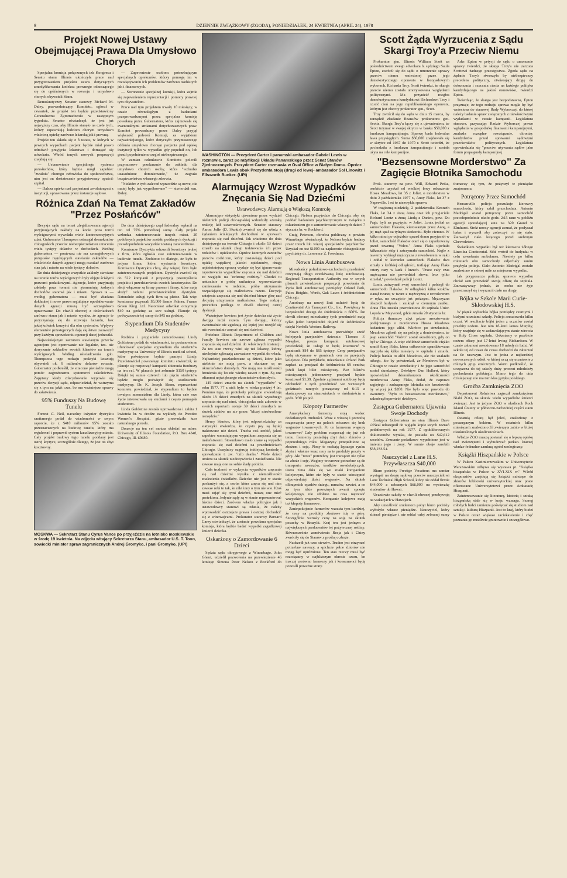8 DZIENNIK ZWIĄZKOWY (ZGODA), PONIEDZIAŁEK, 24 KWIETNIA (APRIL 24), 1978
Projekt Nowej Ustawy Obejmującej Prawa Dla Umysłowo Chorych
Specjalna komisja połączonych izb Kongresu i Senatu stanu Illinois ukończyła prace nad przygotowaniem projektu ustaw dotyczących zmodyfikowania kodeksu prawnego odnoszącego się do opóźnionych w rozwoju i umysłowo chorych obywateli Stanu.
Demokratyczny Senator stanowy Richard M. Daley, przewodniczący Komitetu, ogłosił w czwartek, że projekt ten będzie przedstawiony Generalnemu Zgromadzeniu w następnym tygodniu. Senator oświadczył, że jest już najwyższy czas, aby Illinois stanęło na czele tych, którzy zapewniają ludziom chorym umysłowo właściwą opiekę zarówno lekarską jak i prawną.
Projekt ten składa się z 8 ustaw, w których w pewnych wypadkach pacjent będzie miał prawo odmówić przyjęcia lekarstwa i domagać się adwokata. Wśród innych nowych propozycji znajdują się:
— Ustanowienie specjalnego systemu przesłuchów, który będzie mógł zapobiec "zwalniu" chorego człowieka do społeczeństwa, nim jest on dostatecznie przygotowany opuścić szpital.
— Dalsza opieka nad pacjentami zwolnionymi z instytucji, sprawowana przez instancje sądowe.
— Zapewnienie osobom potrzebującym specjalnych opiekunów, którzy pomogą im w rozwiązywaniu ich problemów zarówno osobistych jak i finansowych.
— Stworzenie specjalnej komisji, która zajmie się zapewnieniem reprezentacji i pomocy prawnej tym obywatelom.
Prace nad tym projektem trwały 10 miesięcy, w czasie równoległym z badaniami przeprowadzanymi przez specjalna komisją powołaną przez Gubernatora, która zajmowała się ewentualnymi zmianami dotychczasowych praw. Komitet prowadzony przez Daley przyjął większość poleceń Komisji, za wyjątkiem najważniejszego, które dotyczyło przymusowego oddania umysłowo chorego pacjenta pod opiekę instytucji tylko w wypadku gdy popełnił on, lub groził popełnieniem czegoś niebezpiecznego.
W zamian członkowie Komitetu polecili przymusowe przekazanie do zakładu dla umysłowo chorych osoby, która "wzbudza uzasadnione domniemanie," że zagraża bezpieczeństwu własnego zdrowia.
"Niektóre z tych zaleceń wprawdzie są nowe, nie mniej były już wypróbowane" — stwierdził sen. Daley.
Różnica Zdań Na Temat Zakładów "Przez Posłańców"
Decyzja sądu na temat zlegalizowania agencji przyjmujących zakłady na konie poza tormi wyścigowymi wywołała wiele kontrowersyjnych zdań. Gubernator Thompson ostrzegał demokratów chicagoskich przeciw niebezpieczeństwu utracenia wielu tysięcy dolarów w dochodach. Według gubernatora — ponieważ nie ma szczegółowych przepisów regulujących stawianie zakładów — właściciele danych agencji mogą oszukać zarówno stan jak i miasto na wiele tysięcy dolarów.
Do dnia dzisiejszego wszystkie zakłady stawiane na terenie torów wyścigowych były objęte ścisłymi prawami podatkowymi. Agencje, które przyjmują zakłady poza torami nie gwarantują żadnych dochodów stanowi jak i miastu. Sprawa ta — według gubernatora — musi być zbadana dokładnej i nowe prawa regulujące opodatkowanie danych agencji muszą być szczegółowo opracowane. Do chwili obecnej z doświadczeń zarówno stanu jak i miasta wynika, że agencje te przyczyniają się do rozwoju hazardu, bez jakiejkolwiek korzyści dla obu systemów. Wpływy elementów przestępczych dają się łatwo zauważyć przy każdym sprawdzeniu operacji danej jednostki.
Najważniejszym zarzutem stawianym przeciw agencjom jest operowanie nie legalnie, tzn. nie doręczanie zakładów swoich klientów na torach wyścigowych. Według oświadczenia gub. Thompsona tego rodzaju praktyki kosztują obywateli ok. 8 milionów dolarów rocznie. Gubernator podkreślił, że stracone pieniądze mogą pomóc zagrożonemu systemowi szkolnictwa. Zapytany kiedy zdecydowanie wypowie się przeciw decyzji sądu, odpowiedział, że wstrzyma się z tym na jakiś czas, bo ma ważniejsze sprawy do załatwienia.
95% Funduszy Na Budowę Tunelu
Forrest C. Neil, naczelny inżynier dystryktu sanitarnego podał do wiadomości w swym raporcie, że z $410 milionów 95% zostało przeznaczonych na budowę tunelu, który ma regulować i poprawić system kanalizacyjny miasta. Cały projekt budowy tego tunelu poddany jest ostrej krytyce, szczególnie dlatego, że jest on zbyt kosztowny.
Do dnia dzisiejszego rząd federalny wpłacił na ten cel 75% potrzebnej sumy. Cały projekt wzbudza zainteresowanie innych miast. 20 podobnych projektów zostało poddanych dyskusji i prawdopodobnie wszystkie zostaną zatwierdzone.
Komisarze Dystryktu odrzucili kosztorys jednej z firm, która zgłosiła swe zainteresowanie w budowie tunelu. Zrobiono to dlatego, że była to jedyna firma, która wystawiła kosztorys. Komisarze Dystryktu chcą, aby więcej firm było zainteresowanych projektem. Dystrykt zwrócił się do 522 kompanii z propozycją przemyślenia projektu i przedstawienia swoich kosztorysów. Do akcji włączone są firmy prawne i firmy, które mają służyć radami przedstawicielom dystryktu. Naturalnie usługi tych firm są płatne. Tak więc komisarze przyznali $5,000 firmie Palmer, France Green King Ltd. Natomiast adwokat otrzymuje $40 na godzinę za swe usługi. Planuje się podwyższenie tej sumy do $45 na godzinę.
Stypendium Dla Studentów Medycyny
Rodzina i przyjaciele zamordowanej Lindy Goldstone podali do wiadomości, że postanowiono ufundować specjalne stypendium dla studentów medycyny na University of Illinois medical school, które poświęcone będzie pamięci Lindy. Przedstawiciel powstałego komitetu stwierdził, że planuje się rozpocząć kampanii zbierania funduszy na ten cel. W planach jest zebranie $150 tysięcy. Dzięki tej sumie czterech lub pięciu studentów będzie mogło poświęcić się studiowaniu medycyny. Dr. K. Joseph Skom, reprezentant komitetu powiedział, że stypendium to będzie trwałym memoriałem dla Lindy, która całe swe życie interesowała się studiami i często pomagała studentom.
Linda Goldstone została uprowadzona i zabita 1 kwietnia br. w drodze na wykłady do Prentice Women's Hospital, gdzie prowadziła kurs naturalnego porodu.
Donacje na ten cel można składać na adres: University of Illinois Foundation, P.O. Box 4348, Chicago, Ill. 60680.
MOSKWA — Sekretarz Stanu Cyrus Vance po przyjeździe na lotnisko moskiewskie w środę 19 kwietnia. Na zdjęciu witający Sekretarza Stanu, ambasador U.S. T. Toon, sowiecki minister spraw zagranicznych Andrej Gromyko, i pani Gromyko. (UPI)
WASHINGTON — Prezydent Carter i panamski ambasador Gabriel Lewis w rozmowie, zaraz po ratyfikacji Układu Panamskiego przez Senat Stanów Zjednoczonych. Prezydent Carter rozmawia w Oval Office w Białym Domu. Oprócz ambasadora Lewis obok Prezydenta stoją (drugi od lewej- ambasador Sol Linowitz i Ellsworth Bunker. (UPI)
Alarmujący Wzrost Wypadków Znęcania Się Nad Dziećmi
Ustawodawcy Alarmują o Większą Kontrolę
Alarmujące statystyki ujawnione przez wydział nieletnich policji chicagoskiej wzbudziły szeroką reakcję kół ustawodawczych. Senator stanowy Aaron Jaffe (D. Skokie) zwrócił się do władz z żądaniem ściślejszych dochodzeń w sprawach znęcania się nad dziećmi. Jak wiadomo do dnia dzisiejszego na terenie Chicago i okolic 13 dzieci zmarło na skutek złego traktowania ich przez rodziców i opiekunów. Oprócz istotnych zarzutów przeciw rodzicom, który zostawiają dzieci pod opiekę wątpliwej jakości opiekunów, drugą najistotniejszą sprawą wydaje się być ignorowanie raportowania wypadków znęcania się nad dziećmi ze względu na "ochronę rodziny." Chodzi tu naturalnie o próbę uniknięcia wprowadzenia zamieszania w rodzinie, próbę utrzymania rozpadającego się małżeństwa razem. Decyzja zatajenia znęcania się nad dziećmi bierze górę nad decyzją utrzymania małżeństwa. Tego rodzaju procedura podlega w chwili obecnej ostrej dyskusji.
Ważniejsze bowiem jest życie dziecka niż życie dwojga ludzi razem. Tym dwojgu, którzy ewentualnie nie zgadzają się lepiej jest rozejść się niż ewentualnie znęcać się nad dziećmi.
Podobno Illinois Department of Children and Family Services nie zawsze zgłasza wypadki znęcania się nad dziećmi do właściwych instancji. Za ten stan rzeczy wini się też lekarzy, którzy niechętnie zgłaszają zauważone wypadki do władz. Najbardziej poszkodowane są dzieci, które jako nieletnie nie mają praw, a skarżane są na okrucieństwo dorosłych. Nie mają one możliwości bronienia się bo nie wiedzą nawet o tym. Są one ofiarami największego okrucieństwa dorosłych.
145 dzieci zmarło na skutek "wypadków" w roku 1977. 77 z nich było w wieku poniżej 4 lat. Pomimo tego, że protokoły policyjne stwierdzają około 13 dzieci zmarłych na skutek wyraźnego znęcania się nad nimi, chicagoska rada zdrowia w swoich raportach notuje 39 dzieci zmarłych na skutek ataków na nie przez "bliżej nieokreślone narzędzia."
Henry Stanton, który jest odpowiedzialny za statystyki stwierdza, że często psy są lepiej traktowane niż dzieci. Trzeba coś zrobić, jakoś zapobiec wzrastającym wypadkom znęcania się na maleństwami. Stosunkowo mało znane są wypadki znęcania się nad dziećmi na przedmieściach Chicago. Urzędnicy sugerują ściślejszą kontrolę i sprawdzanie t. zw. "crib deaths." Wiele dzieci umiera na skutek niedożywienia i zaniedbania. Nie zawsze mają one na sobie ślady pobicia.
Cała trudność w wykryciu wypadków znęcania się nad dziećmi wynika z niemożliwości znalezienia świadków. Dziecko nie jest w stanie poskarżyć się, a osoba która znęca się nad nim zawsze robi to tak, że nikt inny o tym nie wie. Ktoś musi zająć się tymi dziećmi, muszą one mieć protektora. Jedynie sądy są w stanie reprezentować biedne dzieci. Zarówno władze policyjne jak i ustawodawcy stanowi są zdania, że należy wprowadzić ostrzejsze prawa i ostrzej obchodzić się z winowajcami. Prokurator stanowy Bernard Carey oświadczył, że zostanie powołana specjalna komisja, która będzie badać wypadki zagadkowej śmierci dziecka.
Oskarżony o Zamordowanie 6 Dzieci
Sędzia sądu okręgowego z Winnebago, John Ghent, udzielił pozwolenia na przewiezienie 46 letniego Simona Peter Nelson z Rockford do Chicago. Nelson przyjedzie do Chicago, aby się poddać badaniom psychiatrycznym w związku z oskarżeniem go o zamordowanie własnych dzieci 7 stycznia br. w Rockford.
Craig Peterson, obrońca publiczny z powiatu Winnebago oświadczył, że Nelson będzie badany przez trzech lub więcej specjalistów psychiatrów. Uzyskał on też $1000 na zapłacenie chicagoskiego psychiatry dr. Lawrence Z. Freedman.
Nowa Linia Autobusowa
Mieszkańcy południowo-zachodnich przedmieść otrzymają długo oczekiwaną linię autobusową. Regional Transportation Authority ma w swych planach zatwierdzenie propozycji powołania do życia linii autobusowej pomiędzy Orland Park, Palos Heights, Worth, Oak Lawn i śródmieściem Chicago.
Autobusy na nowej linii należeć będą do Continental Air Transport Co., Inc. Powiększy to bezpośredni dostęp do śródmieścia o 600%. Do chwili obecnej mieszkańcy tych przedmieść mają tylko jeden bezpośredni dojazd do śródmieścia dzięki Norfolk Western Railway.
Nowa linia autobusowa przewiduje sześć kolejnych przejazdów dziennie. Thomas F. Meagher, prezes kompanii autobusowej powiedział, że usługi te będą kosztować w granicach $84 do $85 tysięcy. Ceny przejazdów będą utrzymane w granicach cen za przejazdy kolejowe. Dla przykładu, mieszkanie Orland Park zapłaci za przejazd do śródmieścia 69 centów, jeżeli kupi bilet miesięczny. Bez biletów miesięcznych jednorazowy przejazd będzie kosztował $1.39. Zgodnie z planami autobusy będą odchodzić z tych przedmieść we wczesnych godzinach rannych począwszy od 6:15 a skończywszy na stanowiskach w śródmieściu o godz. 3:30 po poł.
Kłopoty Farmerów
Amerykańscy farmerzy stoją wobec dodatkowych trudności. Wraz z wiosną i potrzebą rozpoczęcia pracy na polach odczuwa się brak wagonów towarowych. Po co farmerom wagony towarowe? Cały problem rozpoczął się już rok temu. Farmerzy posiadają zbyt dużo zbiorów z poprzedniego roku. Magazyny przepełnione są zbożem i soją. Plony te czekają lepszego rynku zbytu i właśnie teraz ceny na te produkty poszły w górę. Ale "teraz" potrzebny jest transport nie tylko na zboże i soję. Wagony towarowe potrzebne są do transportu nawozów, środków owadobójczych. Ostra zima dała się we znaki kompaniom kolejowym, które nie były w stanie udostępnić odpowiedniej ilości wagonów. Na skutek olbrzymich opadów śniegu, mrozów, zawiei, a co za tym idzie poważnych awarii sprzętu kolejowego, nie zdołano na czas naprawić wszystkich wagonów. Kompanie kolejowe mają też kłopoty finansowe.
Zaniepokojenie farmerów wzrasta tym bardziej, że ceny na produkty zbożowe idą w górę. Szczególnie wzrosły ceny na soję na skutek posuchy w Brazylii. Kraj ten jest jednym z największych producentów tej pożytecznej rośliny. Równocześnie zamówienia Rosja jak i Chiny zwróciły się do Stanów z prośbą o zboże.
Nadszedł już czas siewów. Trudno jest otrzymać potrzebne nawozy, a spichrze pełne zbiorów nie mogą być opróżnione. Ten stan rzeczy musi być rozwiązany w najbliższym okresie czasu, bo inaczej zarówno farmerzy jak i konsumenci będą ponosili poważne straty.
Scott Żąda Wyrzucenia z Sądu Skargi Troy'a Przeciw Niemu
Prokurator gen. Illinois William Scott za pośrednictwem swego adwokata b. sędziego Saula Epton, zwrócił się do sądu o umorzenie sprawy przeciw niemu wniesionej przez jego demokratycznego oponenta w listopadowych wyborach, Richarda Troy. Scott twierdzi, że skarga przecie niemu została umotywowana względami politycznymi. Ma przynieść rozgłos demokratycznemu kandydatowi Richardowi Troy i rzucić cień na jego republikańskiego oponenta, którym jest obecny prokurator gen., Scott.
Troy zwrócił się do sądu w dniu 15 marca, by zarządził zbadanie finansów prokuratora gen. Scotta. Skarga Troy'a łączy się z ujawnieniem, że Scott trzymał w swojej skrytce w banku $50,000 z funduszu kampanijnego. Sprawę bada federalna ława przysięgłych. Suma $50,000 znajdowała się w skrytce od 1967 do 1970 r. Scott twierdzi, że pochodziła z funduszu kampanijnego i została użyta na cele kampanijne.
Adw. Epton w petycji do sądu o umorzenie sprawy twierdzi, że skarga Troy'a nie zarzuca Scottowi żadnego przestępstwa. Zgoda sądu na żądanie Troy'a stworzyła by niebezpieczny precedens polityczny, otwierający drogę do dokuczania i rzucania cienia na każdego polityka kandydującego na jakieś stanowisko, twierdzi Epton.
Twierdząc, że skarga jest bezpodstawna, Epton przyznaje, że tego rodzaju sprawa mogła by być wniesiona do stanowej Rady Wyborczej, do której należy badanie spraw związanych z niewłaściwymi wydatkami w czasie kampanii. Legislatura stanowa, przyznając Radzie Wyborczej prawo wglądania w gospodarkę finansami kampanijnymi, znalazła rozsądne rozwiązanie, chroniąc kandydatów przed sprawami sądowymi przeciwników politycznych. Legislatura opowiedziała się "przeciw używaniu sądów jako forum propagandy kampanijnej.
"Bezsensowne Morderstwo" Za Zagięcie Błotnika Samochodu
Prok. stanowy na pow. Will, Edward Petka, osobiście uzyskał od wielkiej ławy oskarżenie Hosea Meadows, lat 35 z Joliet, o morderstwo w dniu 2 października 1977 r., Anny Flaks, lat 37 z Naperville. Jest to niezwykła sprawa.
W tragiczną niedzielę, 2 października Kenneth Flaks, lat 34 z żoną Anną oraz ich przyjaciele Richard Lontz z żoną Lindą z Darien, pow. Du Page, byli na przyjęciu w Joliet. Lontz jechał za samochodem Flaksów, kierowanym przez Annę, a jej mąż spał na tylnym siedzeniu. Było ciemno. W kilka minut po odjeździe sprzed domu przyjaciół w Joliet, samochód Flaksów otarł się o zaparkowany przed tawerną "Volvo." Anna Flaks ujechała kilkanaście stóp i zatrzymała samochód. Nagle z tawerny wybiegł mężczyzna z rewolwerem w ręku i oddał w kierunku samochodu Flaksów dwa strzały z krótkiej odległości, trafiając Annę Flaks cztery razy w kark i brzuch. "Przez cały czas mężczyzna nie powiedział słowa, lecz tylko strzelał," powiedział policji Lontz.
Lontz zatrzymał swój samochód i pobiegł do samochodu Flaksów. W odległości kilku kroków stanął twarzą w twarz z mężczyzną z rewolwerem w ręku, na szczęście już próżnym. Mężczyzna obszedł budynek i zniknął w ciemnym zaułku. Anna Flas została przewieziona do szpitala Uniw. Loyola w Maywood, gdzie zmarła 20 stycznia br.
Policja tłumaczy zbyt późne aresztowanie podejrzanego o morderstwo Hosea Meadows badaniem jego alibi. Wkrótce po strzelaninie, Meadows zgłosił się na policję z doniesieniem, że jego samochód "Volvo" został skradziony, gdy on był w Chicago. A więc zbóldzeż samochodu ciężko zranił Annę Flaks, która całkowicie sparaliżowana męczyła się kilka miesięcy w szpitalu i zmarła. Policja badała to alibi Meadows, ale nie znalazła nikogo, kto by potwierdził, że Meadows był w Chicago w czasie strzelaniny i że jego samochód został skradziony. Detektyw Dan Hulbert, który opowiedział dziennikarzom okoliczności morderstwa Anny Flaks, dodał, że naprawa zagiętego i zadrapanego błotnika nie kosztowała by więcej jak $200. Nie było więc powodu do awantury. "Było to bezsensowne morderstwo," zakończył opowieść detektyw.
Zastępca Gubernatora Ujawnia Swoje Dochody
Zastępca Gubernatora na stan Illinois Dave O'Neal udostępnił do wglądu kopie swych zeznań podatkowych na rok 1977. Z opublikowanych dokumentów wynika, że posiada on $42,612 zasobów. Zeznanie podatkowe wypełnione jest w imieniu jego i żony. W sumie oboje zarobili $38,233.54.
Nauczyciel z Lane H.S. Przywłaszcza $40,000
Biuro podróży Prestige Vacations ma zamiar wystąpić na drogę sądową przeciw nauczycielowi Lane Technical High School, który nie oddał firmie $44,000 z zebranych $66,000 na wycieczkę studentów do Hawai.
Uczniowie szkoły w chwili obecnej przebywają na wakacjach w Hawajach.
Aby umożliwić studentom pobyt biuro podróży wyłożyło własne pieniądze. Nauczyciel, który zbierał pieniądze i nie oddał całej zebranej sumy tłumaczy się tym, że pożyczył te pieniądze znajomemu.
Potrącony Przez Samochód
Bensenville policja poszukuje kierowcy samochodu, który zabił przechodnia. Antonio Madrigal został potrącony przez samochód prawdopodobnie około godz. 2:15 rano w pobliżu agencji sprzedającej auta na 320 Grand w Elmhurst. Stróż nocny agencji zeznał, że posłyszał hałas i wyszedł aby zobaczyć co się stało. Zauważył ciało leżącego przed srebrnym Chevroletem.
Świadkiem wypadku był też kierowca żółtego Lincolna Continental. Stóż wrócił do budynku w celu zawołania ambulansu. Niestety po kilku minutach obo samochody odjechały zanim przybyła policja. Ciało Antonio Madrigal zostało znalezione o czterej mile za miejscem wypadku.
Jak przypuszcza policja, sprawca wypadku chciał sam przewieźć swoją ofiarę do szpitala. Zauważywszy jednak, że osoba nie żyje przestraszył się i wyrzucił ciało na drogę.
Bójka w Szkole Marii Curie-Skłodowskiej H.S.
W piątek wybuchła bójka pomiędzy czarnymi i białymi uczniami szkoły. Policja aresztowała kilku uczni. W rezultacie bójki jeden z uczniów został przebity nożem. Jest nim 18-letni James Murphy, który znajduje się w zadawalającym stanie zdrowia w Holy Cross szpitalu. Oskarżony o przebicie nożem ofiary jest 17-letni Irving Richardson. W czasie zaburzeń aresztowano 18 młodych ludzi. W szkole tej od czasu do czasu dochodzi do zaburzeń na tle rasowym. Jest to jedna z najbardziej nowoczesnych szkół, w której uczą się uczniowie z różnych grup etnicznych. Warto podkreślić, że uczęszcza do tej szkoły duży procent młodzieży pochodzenia polskiego. Mimo tego do dnia dzisiejszego nie ma tam klas języka polskiego.
Groźba Zamknięcia ZOO
Departament Rolnictwa zagroził zamknięciem Niabi ZOO, na skutek wielu wypadków śmierci zwierząt. Jest to jedyne ZOO w okolicach Rock Island County w północno-zachodniej części stanu Illinois.
Ostatnią ofiarą był jeleń, znaleziony z poszarpanym bokiem. W ostatnich kilku miesiącach znaleziono 33 zwierzęta zabite w bliżej nieokreślonych okolicznościach.
Władze ZOO muszą postarać się o lepszą opiekę nad zwierzętami i wybudować parkan. Inaczej władze federalne zamkną ogród zoologiczny.
Książki Hiszpańskie w Polsce
W Pałacu Kazimierzowskim w Uniwersytecie Warszawskim odbywa się wystawa pt. "Książka hiszpańska w Polsce w XVI-XIX w." Wśród eksponatów znajdują się książki należące do zbiorów biblioteki uniwersyteckiej oraz prace ofiarowane Uniwersytetowi przez Ambasadę Hiszpanii.
Zainteresowanie się literaturą, historią i sztuką hiszpańską stale się w kraju wzmaga. Szereg młodych ludzi zamierza poświęcać się studiom nad sztuką i kulturą Hiszpanii. Jest to kraj, który budzi w Polsce coraz większe zaciekawienie i chęć poznania go możliwie gruntownie i szczegółowo.